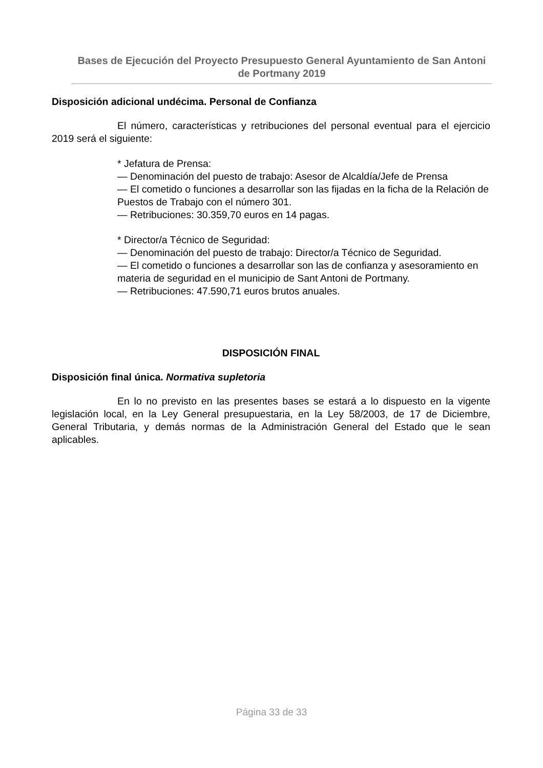Bases de Ejecución del Proyecto Presupuesto General Ayuntamiento de San Antoni de Portmany 2019
Disposición adicional undécima. Personal de Confianza
El número, características y retribuciones del personal eventual para el ejercicio 2019 será el siguiente:
* Jefatura de Prensa:
— Denominación del puesto de trabajo: Asesor de Alcaldía/Jefe de Prensa
— El cometido o funciones a desarrollar son las fijadas en la ficha de la Relación de Puestos de Trabajo con el número 301.
— Retribuciones: 30.359,70 euros en 14 pagas.
* Director/a Técnico de Seguridad:
— Denominación del puesto de trabajo: Director/a Técnico de Seguridad.
— El cometido o funciones a desarrollar son las de confianza y asesoramiento en materia de seguridad en el municipio de Sant Antoni de Portmany.
— Retribuciones: 47.590,71 euros brutos anuales.
DISPOSICIÓN FINAL
Disposición final única. Normativa supletoria
En lo no previsto en las presentes bases se estará a lo dispuesto en la vigente legislación local, en la Ley General presupuestaria, en la Ley 58/2003, de 17 de Diciembre, General Tributaria, y demás normas de la Administración General del Estado que le sean aplicables.
Página 33 de 33